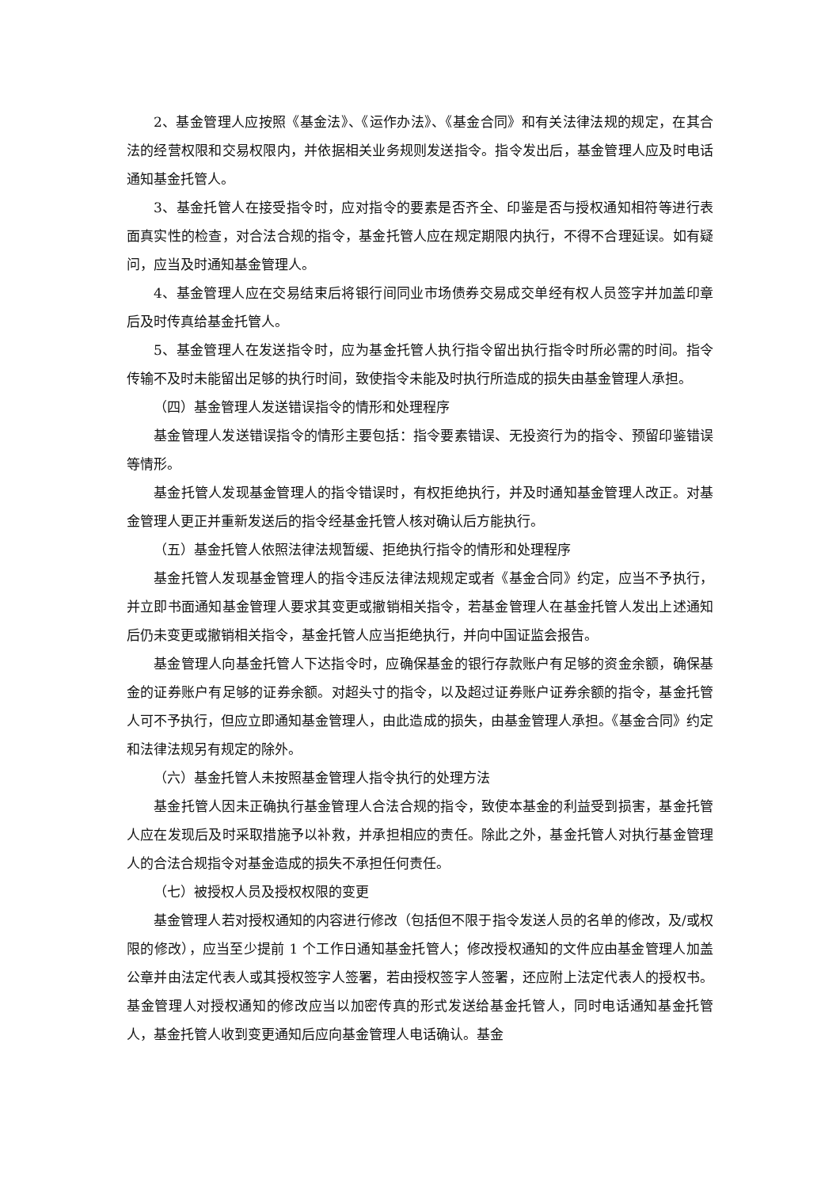2、基金管理人应按照《基金法》、《运作办法》、《基金合同》和有关法律法规的规定，在其合法的经营权限和交易权限内，并依据相关业务规则发送指令。指令发出后，基金管理人应及时电话通知基金托管人。
3、基金托管人在接受指令时，应对指令的要素是否齐全、印鉴是否与授权通知相符等进行表面真实性的检查，对合法合规的指令，基金托管人应在规定期限内执行，不得不合理延误。如有疑问，应当及时通知基金管理人。
4、基金管理人应在交易结束后将银行间同业市场债券交易成交单经有权人员签字并加盖印章后及时传真给基金托管人。
5、基金管理人在发送指令时，应为基金托管人执行指令留出执行指令时所必需的时间。指令传输不及时未能留出足够的执行时间，致使指令未能及时执行所造成的损失由基金管理人承担。
（四）基金管理人发送错误指令的情形和处理程序
基金管理人发送错误指令的情形主要包括：指令要素错误、无投资行为的指令、预留印鉴错误等情形。
基金托管人发现基金管理人的指令错误时，有权拒绝执行，并及时通知基金管理人改正。对基金管理人更正并重新发送后的指令经基金托管人核对确认后方能执行。
（五）基金托管人依照法律法规暂缓、拒绝执行指令的情形和处理程序
基金托管人发现基金管理人的指令违反法律法规规定或者《基金合同》约定，应当不予执行，并立即书面通知基金管理人要求其变更或撤销相关指令，若基金管理人在基金托管人发出上述通知后仍未变更或撤销相关指令，基金托管人应当拒绝执行，并向中国证监会报告。
基金管理人向基金托管人下达指令时，应确保基金的银行存款账户有足够的资金余额，确保基金的证券账户有足够的证券余额。对超头寸的指令，以及超过证券账户证券余额的指令，基金托管人可不予执行，但应立即通知基金管理人，由此造成的损失，由基金管理人承担。《基金合同》约定和法律法规另有规定的除外。
（六）基金托管人未按照基金管理人指令执行的处理方法
基金托管人因未正确执行基金管理人合法合规的指令，致使本基金的利益受到损害，基金托管人应在发现后及时采取措施予以补救，并承担相应的责任。除此之外，基金托管人对执行基金管理人的合法合规指令对基金造成的损失不承担任何责任。
（七）被授权人员及授权权限的变更
基金管理人若对授权通知的内容进行修改（包括但不限于指令发送人员的名单的修改，及/或权限的修改），应当至少提前 1 个工作日通知基金托管人；修改授权通知的文件应由基金管理人加盖公章并由法定代表人或其授权签字人签署，若由授权签字人签署，还应附上法定代表人的授权书。基金管理人对授权通知的修改应当以加密传真的形式发送给基金托管人，同时电话通知基金托管人，基金托管人收到变更通知后应向基金管理人电话确认。基金